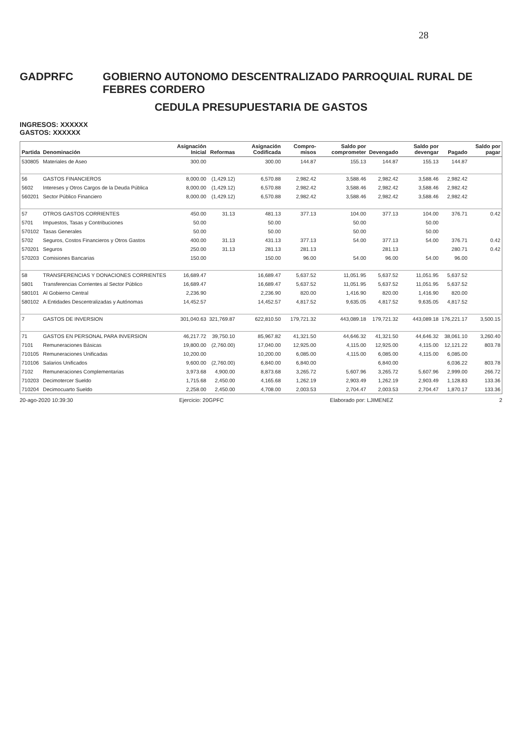28
GADPRFC GOBIERNO AUTONOMO DESCENTRALIZADO PARROQUIAL RURAL DE FEBRES CORDERO
CEDULA PRESUPUESTARIA DE GASTOS
INGRESOS: XXXXXX
GASTOS: XXXXXX
| Partida | Denominación | Asignación Inicial | Reformas | Asignación Codificada | Compro- misos | Saldo por comprometer | Devengado | Saldo por devengar | Pagado | Saldo por pagar |
| --- | --- | --- | --- | --- | --- | --- | --- | --- | --- | --- |
| 530805 | Materiales de Aseo | 300.00 | | 300.00 | 144.87 | 155.13 | 144.87 | 155.13 | 144.87 | |
| 56 | GASTOS FINANCIEROS | 8,000.00 | (1,429.12) | 6,570.88 | 2,982.42 | 3,588.46 | 2,982.42 | 3,588.46 | 2,982.42 | |
| 5602 | Intereses y Otros Cargos de la Deuda Pública | 8,000.00 | (1,429.12) | 6,570.88 | 2,982.42 | 3,588.46 | 2,982.42 | 3,588.46 | 2,982.42 | |
| 560201 | Sector Público Financiero | 8,000.00 | (1,429.12) | 6,570.88 | 2,982.42 | 3,588.46 | 2,982.42 | 3,588.46 | 2,982.42 | |
| 57 | OTROS GASTOS CORRIENTES | 450.00 | 31.13 | 481.13 | 377.13 | 104.00 | 377.13 | 104.00 | 376.71 | 0.42 |
| 5701 | Impuestos, Tasas y Contribuciones | 50.00 | | 50.00 | | 50.00 | | 50.00 | | |
| 570102 | Tasas Generales | 50.00 | | 50.00 | | 50.00 | | 50.00 | | |
| 5702 | Seguros, Costos Financieros y Otros Gastos | 400.00 | 31.13 | 431.13 | 377.13 | 54.00 | 377.13 | 54.00 | 376.71 | 0.42 |
| 570201 | Seguros | 250.00 | 31.13 | 281.13 | 281.13 | | 281.13 | | 280.71 | 0.42 |
| 570203 | Comisiones Bancarias | 150.00 | | 150.00 | 96.00 | 54.00 | 96.00 | 54.00 | 96.00 | |
| 58 | TRANSFERENCIAS Y DONACIONES CORRIENTES | 16,689.47 | | 16,689.47 | 5,637.52 | 11,051.95 | 5,637.52 | 11,051.95 | 5,637.52 | |
| 5801 | Transferencias Corrientes al Sector Público | 16,689.47 | | 16,689.47 | 5,637.52 | 11,051.95 | 5,637.52 | 11,051.95 | 5,637.52 | |
| 580101 | Al Gobierno Central | 2,236.90 | | 2,236.90 | 820.00 | 1,416.90 | 820.00 | 1,416.90 | 820.00 | |
| 580102 | A Entidades Descentralizadas y Autónomas | 14,452.57 | | 14,452.57 | 4,817.52 | 9,635.05 | 4,817.52 | 9,635.05 | 4,817.52 | |
| 7 | GASTOS DE INVERSION | 301,040.63 | 321,769.87 | 622,810.50 | 179,721.32 | 443,089.18 | 179,721.32 | 443,089.18 | 176,221.17 | 3,500.15 |
| 71 | GASTOS EN PERSONAL PARA INVERSION | 46,217.72 | 39,750.10 | 85,967.82 | 41,321.50 | 44,646.32 | 41,321.50 | 44,646.32 | 38,061.10 | 3,260.40 |
| 7101 | Remuneraciones Básicas | 19,800.00 | (2,760.00) | 17,040.00 | 12,925.00 | 4,115.00 | 12,925.00 | 4,115.00 | 12,121.22 | 803.78 |
| 710105 | Remuneraciones Unificadas | 10,200.00 | | 10,200.00 | 6,085.00 | 4,115.00 | 6,085.00 | 4,115.00 | 6,085.00 | |
| 710106 | Salarios Unificados | 9,600.00 | (2,760.00) | 6,840.00 | 6,840.00 | | 6,840.00 | | 6,036.22 | 803.78 |
| 7102 | Remuneraciones Complementarias | 3,973.68 | 4,900.00 | 8,873.68 | 3,265.72 | 5,607.96 | 3,265.72 | 5,607.96 | 2,999.00 | 266.72 |
| 710203 | Decimotercer Sueldo | 1,715.68 | 2,450.00 | 4,165.68 | 1,262.19 | 2,903.49 | 1,262.19 | 2,903.49 | 1,128.83 | 133.36 |
| 710204 | Decimocuarto Sueldo | 2,258.00 | 2,450.00 | 4,708.00 | 2,003.53 | 2,704.47 | 2,003.53 | 2,704.47 | 1,870.17 | 133.36 |
20-ago-2020 10:39:30 Ejercicio: 20GPFC Elaborado por: LJIMENEZ 2